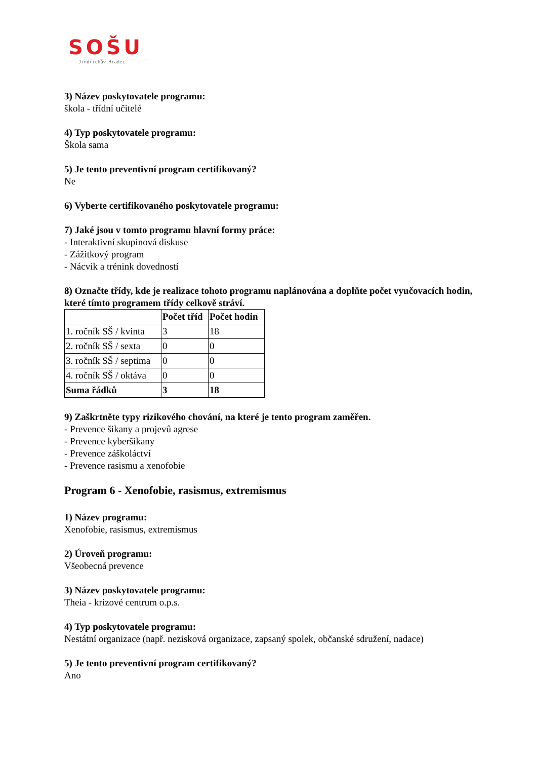SOŠU
Jindřichův Hradec
3) Název poskytovatele programu:
škola - třídní učitelé
4) Typ poskytovatele programu:
Škola sama
5) Je tento preventivní program certifikovaný?
Ne
6) Vyberte certifikovaného poskytovatele programu:
7) Jaké jsou v tomto programu hlavní formy práce:
- Interaktivní skupinová diskuse
- Zážitkový program
- Nácvik a trénink dovedností
8) Označte třídy, kde je realizace tohoto programu naplánována a doplňte počet vyučovacích hodin, které tímto programem třídy celkově stráví.
| | Počet tříd | Počet hodin |
| --- | --- | --- |
| 1. ročník SŠ / kvinta | 3 | 18 |
| 2. ročník SŠ / sexta | 0 | 0 |
| 3. ročník SŠ / septima | 0 | 0 |
| 4. ročník SŠ / oktáva | 0 | 0 |
| Suma řádků | 3 | 18 |
9) Zaškrtněte typy rizikového chování, na které je tento program zaměřen.
- Prevence šikany a projevů agrese
- Prevence kyberšikany
- Prevence záškoláctví
- Prevence rasismu a xenofobie
Program 6 - Xenofobie, rasismus, extremismus
1) Název programu:
Xenofobie, rasismus, extremismus
2) Úroveň programu:
Všeobecná prevence
3) Název poskytovatele programu:
Theia - krizové centrum o.p.s.
4) Typ poskytovatele programu:
Nestátní organizace (např. nezisková organizace, zapsaný spolek, občanské sdružení, nadace)
5) Je tento preventivní program certifikovaný?
Ano